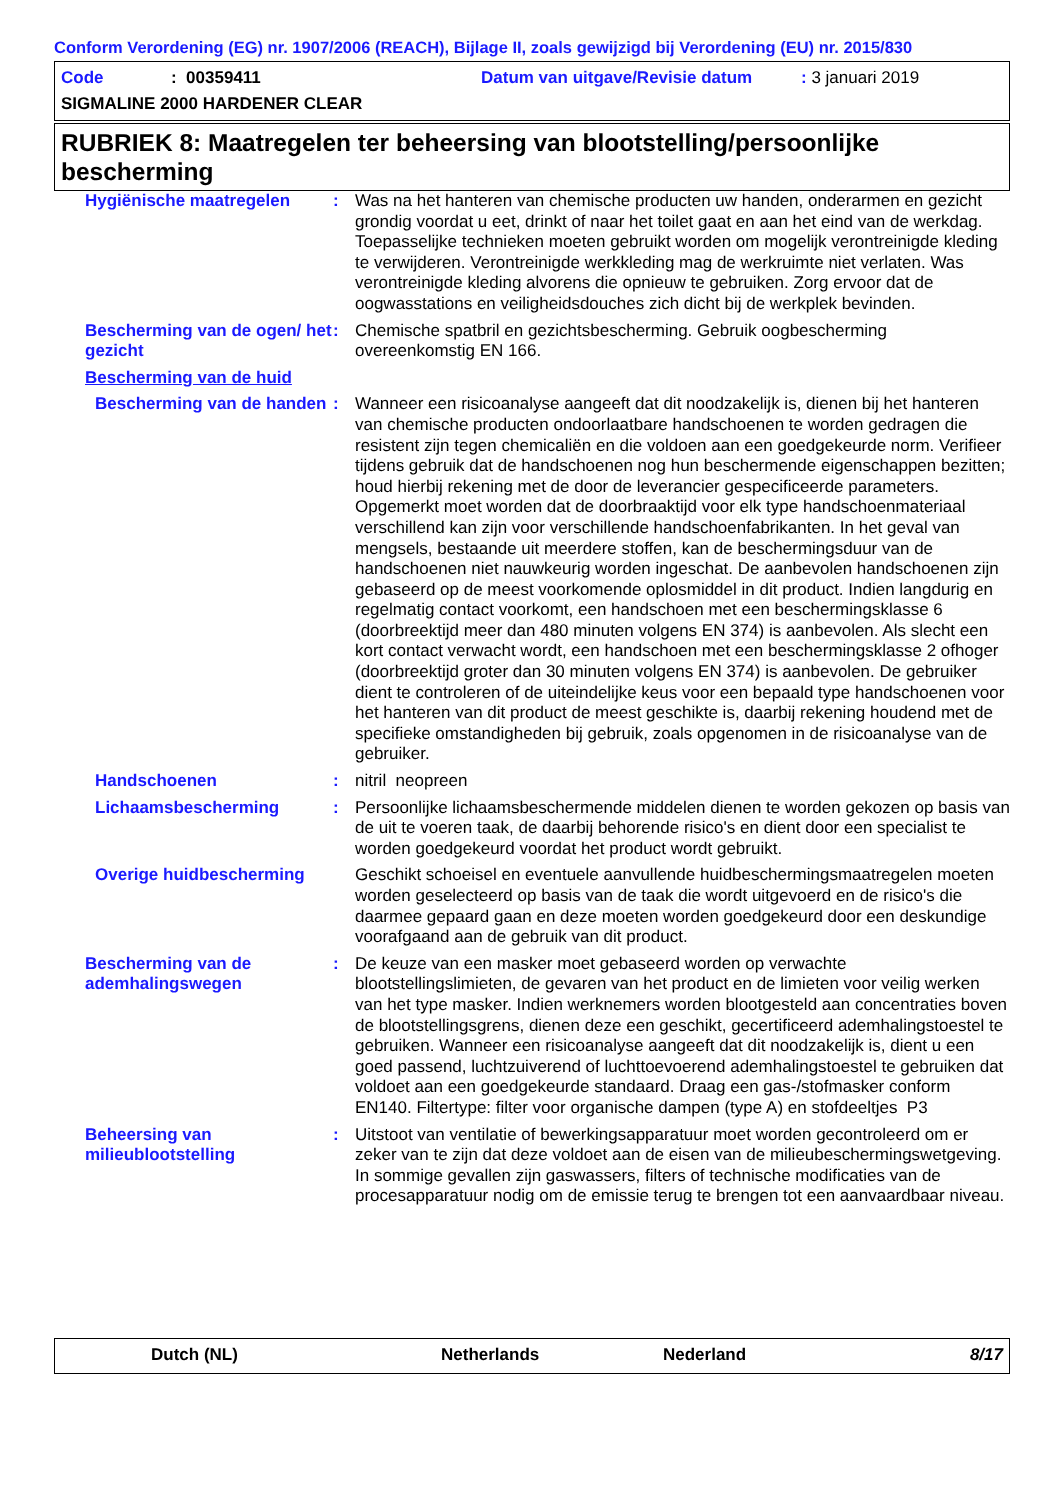Conform Verordening (EG) nr. 1907/2006 (REACH), Bijlage II, zoals gewijzigd bij Verordening (EU) nr. 2015/830
Code: 00359411 Datum van uitgave/Revisie datum: 3 januari 2019
SIGMALINE 2000 HARDENER CLEAR
RUBRIEK 8: Maatregelen ter beheersing van blootstelling/persoonlijke bescherming
| Hygiënische maatregelen | : | Was na het hanteren van chemische producten uw handen, onderarmen en gezicht grondig voordat u eet, drinkt of naar het toilet gaat en aan het eind van de werkdag. Toepasselijke technieken moeten gebruikt worden om mogelijk verontreinigde kleding te verwijderen. Verontreinigde werkkleding mag de werkruimte niet verlaten. Was verontreinigde kleding alvorens die opnieuw te gebruiken. Zorg ervoor dat de oogwasstations en veiligheidsdouches zich dicht bij de werkplek bevinden. |
| Bescherming van de ogen/ het gezicht | : | Chemische spatbril en gezichtsbescherming. Gebruik oogbescherming overeenkomstig EN 166. |
| Bescherming van de huid | | |
| Bescherming van de handen | : | Wanneer een risicoanalyse aangeeft dat dit noodzakelijk is, dienen bij het hanteren van chemische producten ondoorlaatbare handschoenen te worden gedragen die resistent zijn tegen chemicaliën en die voldoen aan een goedgekeurde norm. Verifieer tijdens gebruik dat de handschoenen nog hun beschermende eigenschappen bezitten; houd hierbij rekening met de door de leverancier gespecificeerde parameters. Opgemerkt moet worden dat de doorbraaktijd voor elk type handschoenmateriaal verschillend kan zijn voor verschillende handschoenfabrikanten. In het geval van mengsels, bestaande uit meerdere stoffen, kan de beschermingsduur van de handschoenen niet nauwkeurig worden ingeschat. De aanbevolen handschoenen zijn gebaseerd op de meest voorkomende oplosmiddel in dit product. Indien langdurig en regelmatig contact voorkomt, een handschoen met een beschermingsklasse 6 (doorbreektijd meer dan 480 minuten volgens EN 374) is aanbevolen. Als slecht een kort contact verwacht wordt, een handschoen met een beschermingsklasse 2 ofhoger (doorbreektijd groter dan 30 minuten volgens EN 374) is aanbevolen. De gebruiker dient te controleren of de uiteindelijke keus voor een bepaald type handschoenen voor het hanteren van dit product de meest geschikte is, daarbij rekening houdend met de specifieke omstandigheden bij gebruik, zoals opgenomen in de risicoanalyse van de gebruiker. |
| Handschoenen | : | nitril neopreen |
| Lichaamsbescherming | : | Persoonlijke lichaamsbeschermende middelen dienen te worden gekozen op basis van de uit te voeren taak, de daarbij behorende risico's en dient door een specialist te worden goedgekeurd voordat het product wordt gebruikt. |
| Overige huidbescherming | | Geschikt schoeisel en eventuele aanvullende huidbeschermingsmaatregelen moeten worden geselecteerd op basis van de taak die wordt uitgevoerd en de risico's die daarmee gepaard gaan en deze moeten worden goedgekeurd door een deskundige voorafgaand aan de gebruik van dit product. |
| Bescherming van de ademhalingswegen | : | De keuze van een masker moet gebaseerd worden op verwachte blootstellingslimieten, de gevaren van het product en de limieten voor veilig werken van het type masker. Indien werknemers worden blootgesteld aan concentraties boven de blootstellingsgrens, dienen deze een geschikt, gecertificeerd ademhalingstoestel te gebruiken. Wanneer een risicoanalyse aangeeft dat dit noodzakelijk is, dient u een goed passend, luchtzuiverend of luchttoevoerend ademhalingstoestel te gebruiken dat voldoet aan een goedgekeurde standaard. Draag een gas-/stofmasker conform EN140. Filtertype: filter voor organische dampen (type A) en stofdeeltjes P3 |
| Beheersing van milieublootstelling | : | Uitstoot van ventilatie of bewerkingsapparatuur moet worden gecontroleerd om er zeker van te zijn dat deze voldoet aan de eisen van de milieubeschermingswetgeving. In sommige gevallen zijn gaswassers, filters of technische modificaties van de procesapparatuur nodig om de emissie terug te brengen tot een aanvaardbaar niveau. |
Dutch (NL) Netherlands Nederland 8/17